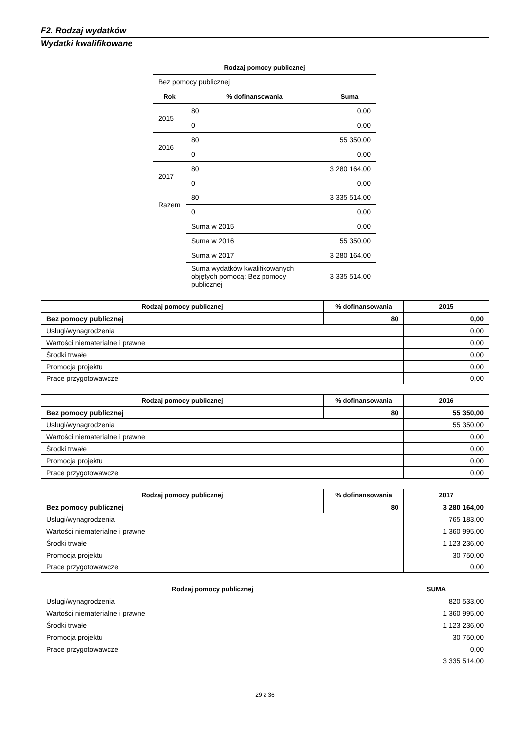F2. Rodzaj wydatków
Wydatki kwalifikowane
| Rodzaj pomocy publicznej | | |
| --- | --- | --- |
| Bez pomocy publicznej | | |
| Rok | % dofinansowania | Suma |
| 2015 | 80 | 0,00 |
| | 0 | 0,00 |
| 2016 | 80 | 55 350,00 |
| | 0 | 0,00 |
| 2017 | 80 | 3 280 164,00 |
| | 0 | 0,00 |
| Razem | 80 | 3 335 514,00 |
| | 0 | 0,00 |
| | Suma w 2015 | 0,00 |
| | Suma w 2016 | 55 350,00 |
| | Suma w 2017 | 3 280 164,00 |
| | Suma wydatków kwalifikowanych objętych pomocą: Bez pomocy publicznej | 3 335 514,00 |
| Rodzaj pomocy publicznej | % dofinansowania | 2015 |
| --- | --- | --- |
| Bez pomocy publicznej | 80 | 0,00 |
| Usługi/wynagrodzenia | | 0,00 |
| Wartości niematerialne i prawne | | 0,00 |
| Środki trwałe | | 0,00 |
| Promocja projektu | | 0,00 |
| Prace przygotowawcze | | 0,00 |
| Rodzaj pomocy publicznej | % dofinansowania | 2016 |
| --- | --- | --- |
| Bez pomocy publicznej | 80 | 55 350,00 |
| Usługi/wynagrodzenia | | 55 350,00 |
| Wartości niematerialne i prawne | | 0,00 |
| Środki trwałe | | 0,00 |
| Promocja projektu | | 0,00 |
| Prace przygotowawcze | | 0,00 |
| Rodzaj pomocy publicznej | % dofinansowania | 2017 |
| --- | --- | --- |
| Bez pomocy publicznej | 80 | 3 280 164,00 |
| Usługi/wynagrodzenia | | 765 183,00 |
| Wartości niematerialne i prawne | | 1 360 995,00 |
| Środki trwałe | | 1 123 236,00 |
| Promocja projektu | | 30 750,00 |
| Prace przygotowawcze | | 0,00 |
| Rodzaj pomocy publicznej | SUMA |
| --- | --- |
| Usługi/wynagrodzenia | 820 533,00 |
| Wartości niematerialne i prawne | 1 360 995,00 |
| Środki trwałe | 1 123 236,00 |
| Promocja projektu | 30 750,00 |
| Prace przygotowawcze | 0,00 |
| | 3 335 514,00 |
29 z 36